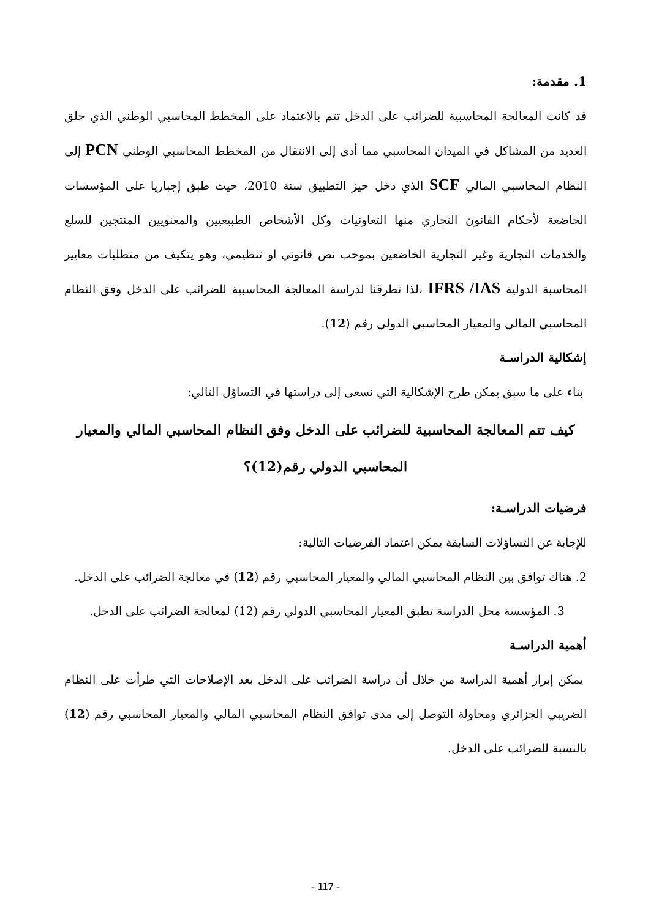1. مقدمة:
قد كانت المعالجة المحاسبية للضرائب على الدخل تتم بالاعتماد على المخطط المحاسبي الوطني الذي خلق العديد من المشاكل في الميدان المحاسبي مما أدى إلى الانتقال من المخطط المحاسبي الوطني PCN إلى النظام المحاسبي المالي SCF الذي دخل حيز التطبيق سنة 2010، حيث طبق إجباريا على المؤسسات الخاضعة لأحكام القانون التجاري منها التعاونيات وكل الأشخاص الطبيعيين والمعنويين المنتجين للسلع والخدمات التجارية وغير التجارية الخاضعين بموجب نص قانوني او تنظيمي، وهو يتكيف من متطلبات معايير المحاسبة الدولية IFRS /IAS ،لذا تطرقنا لدراسة المعالجة المحاسبية للضرائب على الدخل وفق النظام المحاسبي المالي والمعيار المحاسبي الدولي رقم (12).
إشكالية الدراسـة
بناء على ما سبق يمكن طرح الإشكالية التي نسعى إلى دراستها في التساؤل التالي:
كيف تتم المعالجة المحاسبية للضرائب على الدخل وفق النظام المحاسبي المالي والمعيار المحاسبي الدولي رقم(12)؟
فرضيات الدراسـة:
للإجابة عن التساؤلات السابقة يمكن اعتماد الفرضيات التالية:
2. هناك توافق بين النظام المحاسبي المالي والمعيار المحاسبي رقم (12) في معالجة الضرائب على الدخل.
3. المؤسسة محل الدراسة تطبق المعيار المحاسبي الدولي رقم (12) لمعالجة الضرائب على الدخل.
أهمية الدراسـة
يمكن إبراز أهمية الدراسة من خلال أن دراسة الضرائب على الدخل بعد الإصلاحات التي طرأت على النظام الضريبي الجزائري ومحاولة التوصل إلى مدى توافق النظام المحاسبي المالي والمعيار المحاسبي رقم (12) بالنسبة للضرائب على الدخل.
- 117 -